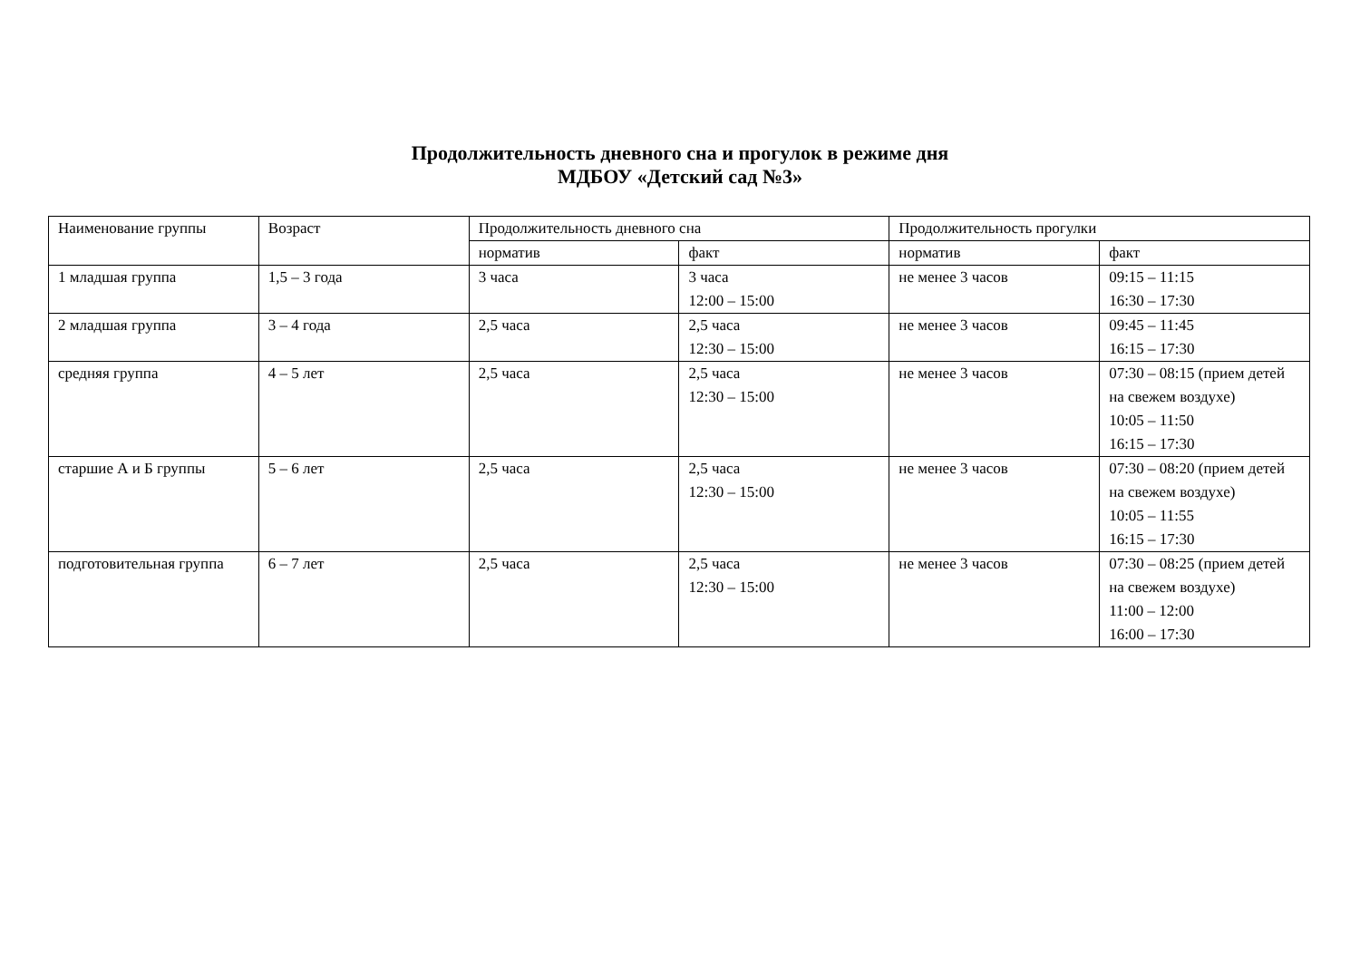Продолжительность дневного сна и прогулок в режиме дня
МДБОУ «Детский сад №3»
| Наименование группы | Возраст | Продолжительность дневного сна | | Продолжительность прогулки | |
| --- | --- | --- | --- | --- | --- |
| | | норматив | факт | норматив | факт |
| 1 младшая группа | 1,5 – 3 года | 3 часа | 3 часа 12:00 – 15:00 | не менее 3 часов | 09:15 – 11:15 16:30 – 17:30 |
| 2 младшая группа | 3 – 4 года | 2,5 часа | 2,5 часа 12:30 – 15:00 | не менее 3 часов | 09:45 – 11:45 16:15 – 17:30 |
| средняя группа | 4 – 5 лет | 2,5 часа | 2,5 часа 12:30 – 15:00 | не менее 3 часов | 07:30 – 08:15 (прием детей на свежем воздухе) 10:05 – 11:50 16:15 – 17:30 |
| старшие А и Б группы | 5 – 6 лет | 2,5 часа | 2,5 часа 12:30 – 15:00 | не менее 3 часов | 07:30 – 08:20 (прием детей на свежем воздухе) 10:05 – 11:55 16:15 – 17:30 |
| подготовительная группа | 6 – 7 лет | 2,5 часа | 2,5 часа 12:30 – 15:00 | не менее 3 часов | 07:30 – 08:25 (прием детей на свежем воздухе) 11:00 – 12:00 16:00 – 17:30 |